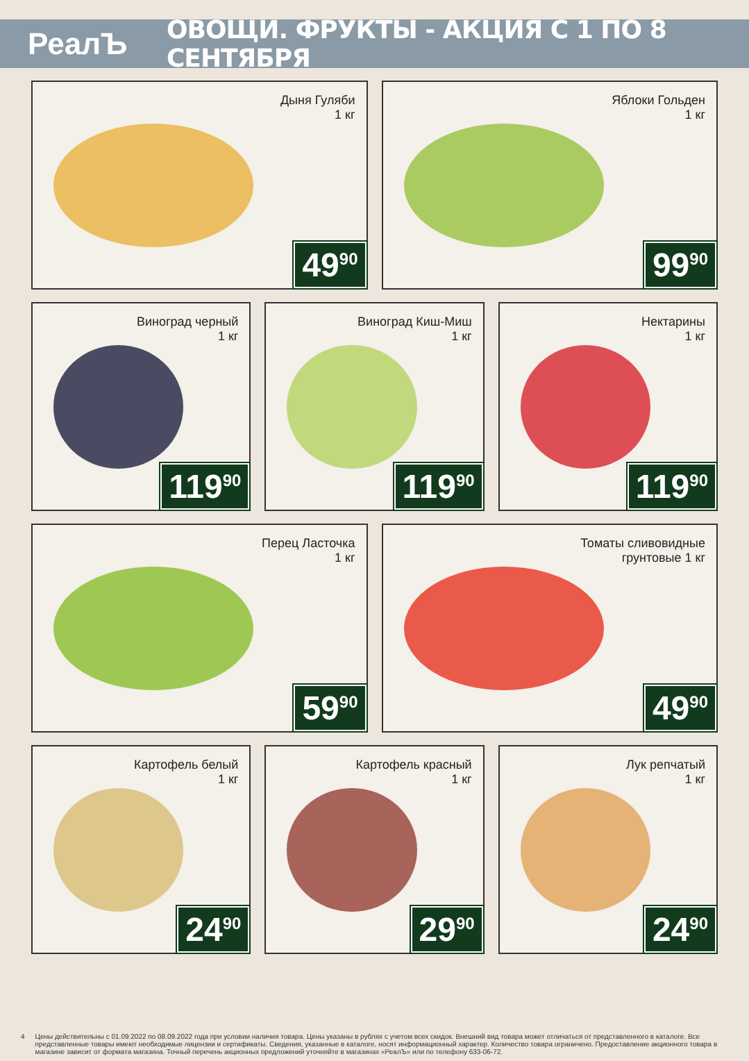РеалЪ
ОВОЩИ. ФРУКТЫ - АКЦИЯ С 1 ПО 8 СЕНТЯБРЯ
Дыня Гуляби
1 кг
49<sup>90</sup>
Яблоки Гольден
1 кг
99<sup>90</sup>
Виноград черный
1 кг
119<sup>90</sup>
Виноград Киш-Миш
1 кг
119<sup>90</sup>
Нектарины
1 кг
119<sup>90</sup>
Перец Ласточка
1 кг
59<sup>90</sup>
Томаты сливовидные
грунтовые 1 кг
49<sup>90</sup>
Картофель белый
1 кг
24<sup>90</sup>
Картофель красный
1 кг
29<sup>90</sup>
Лук репчатый
1 кг
24<sup>90</sup>
4 Цены действительны с 01.09.2022 по 08.09.2022 года при условии наличия товара. Цены указаны в рублях с учетом всех скидок. Внешний вид товара может отличаться от представленного в каталоге. Все представленные товары имеют необходимые лицензии и сертификаты. Сведения, указанные в каталоге, носят информационный характер. Количество товара ограничено. Предоставление акционного товара в магазине зависит от формата магазина. Точный перечень акционных предложений уточняйте в магазинах «РеалЪ» или по телефону 633-06-72.